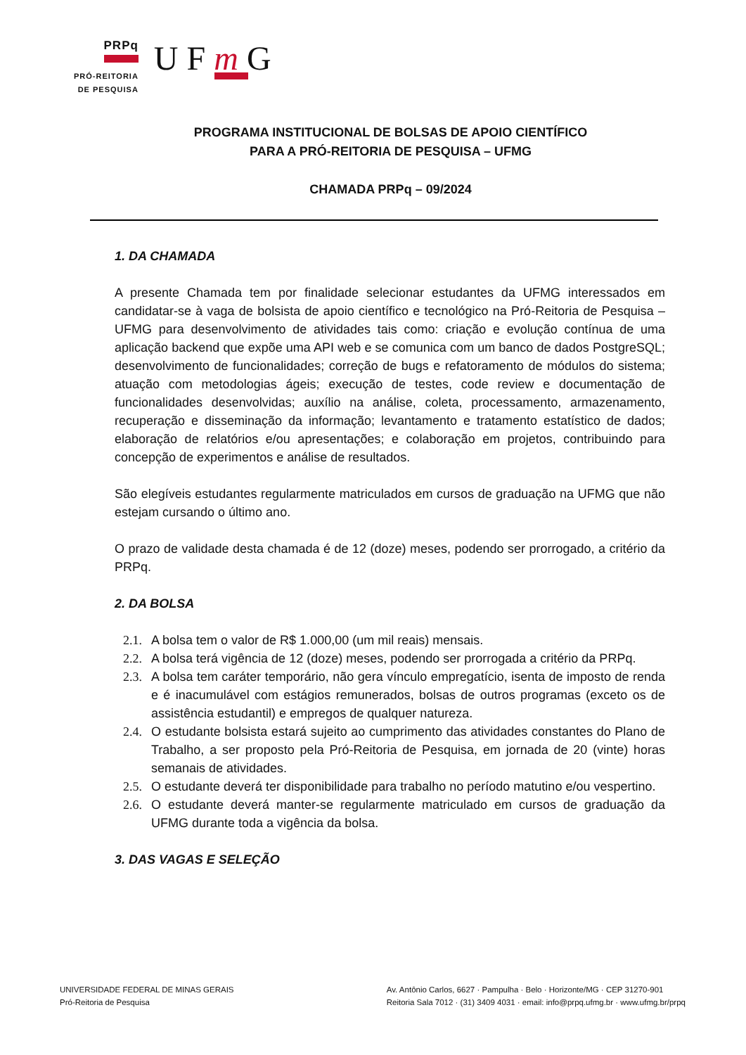PRPq
PRÓ-REITORIA
DE PESQUISA
UFm G
PROGRAMA INSTITUCIONAL DE BOLSAS DE APOIO CIENTÍFICO
PARA A PRÓ-REITORIA DE PESQUISA – UFMG
CHAMADA PRPq – 09/2024
1. DA CHAMADA
A presente Chamada tem por finalidade selecionar estudantes da UFMG interessados em candidatar-se à vaga de bolsista de apoio científico e tecnológico na Pró-Reitoria de Pesquisa – UFMG para desenvolvimento de atividades tais como: criação e evolução contínua de uma aplicação backend que expõe uma API web e se comunica com um banco de dados PostgreSQL; desenvolvimento de funcionalidades; correção de bugs e refatoramento de módulos do sistema; atuação com metodologias ágeis; execução de testes, code review e documentação de funcionalidades desenvolvidas; auxílio na análise, coleta, processamento, armazenamento, recuperação e disseminação da informação; levantamento e tratamento estatístico de dados; elaboração de relatórios e/ou apresentações; e colaboração em projetos, contribuindo para concepção de experimentos e análise de resultados.
São elegíveis estudantes regularmente matriculados em cursos de graduação na UFMG que não estejam cursando o último ano.
O prazo de validade desta chamada é de 12 (doze) meses, podendo ser prorrogado, a critério da PRPq.
2. DA BOLSA
2.1.
A bolsa tem o valor de R$ 1.000,00 (um mil reais) mensais.
2.2.
A bolsa terá vigência de 12 (doze) meses, podendo ser prorrogada a critério da PRPq.
2.3.
A bolsa tem caráter temporário, não gera vínculo empregatício, isenta de imposto de renda e é inacumulável com estágios remunerados, bolsas de outros programas (exceto os de assistência estudantil) e empregos de qualquer natureza.
2.4.
O estudante bolsista estará sujeito ao cumprimento das atividades constantes do Plano de Trabalho, a ser proposto pela Pró-Reitoria de Pesquisa, em jornada de 20 (vinte) horas semanais de atividades.
2.5.
O estudante deverá ter disponibilidade para trabalho no período matutino e/ou vespertino.
2.6.
O estudante deverá manter-se regularmente matriculado em cursos de graduação da UFMG durante toda a vigência da bolsa.
3. DAS VAGAS E SELEÇÃO
UNIVERSIDADE FEDERAL DE MINAS GERAIS
Pró-Reitoria de Pesquisa
Av. Antônio Carlos, 6627 · Pampulha · Belo · Horizonte/MG · CEP 31270-901
Reitoria Sala 7012 · (31) 3409 4031 · email: info@prpq.ufmg.br · www.ufmg.br/prpq